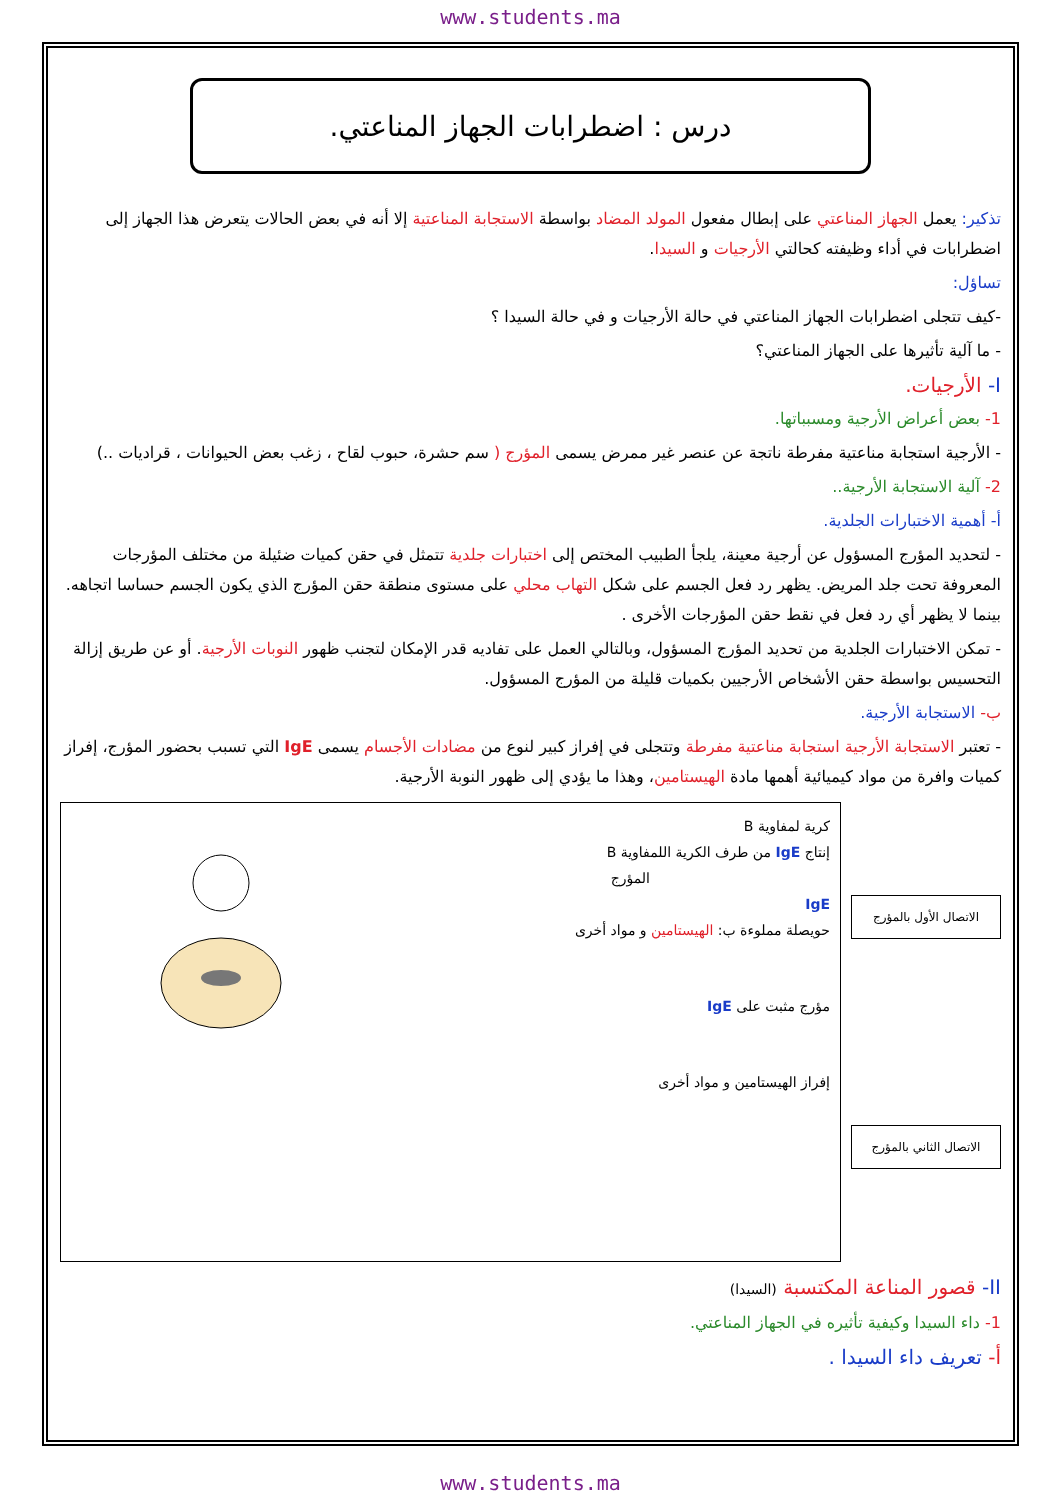www.students.ma
درس : اضطرابات الجهاز المناعتي.
تذكير: يعمل الجهاز المناعتي على إبطال مفعول المولد المضاد بواسطة الاستجابة المناعتية إلا أنه في بعض الحالات يتعرض هذا الجهاز إلى اضطرابات في أداء وظيفته كحالتي الأرجيات و السيدا.
تساؤل:
-كيف تتجلى اضطرابات الجهاز المناعتي في حالة الأرجيات و في حالة السيدا ؟
- ما آلية تأثيرها على الجهاز المناعتي؟
I- الأرجيات.
1- بعض أعراض الأرجية ومسبباتها.
- الأرجية استجابة مناعتية مفرطة ناتجة عن عنصر غير ممرض يسمى المؤرج ( سم حشرة، حبوب لقاح ، زغب بعض الحيوانات ، قراديات ..)
2- آلية الاستجابة الأرجية..
أ- أهمية الاختبارات الجلدية.
- لتحديد المؤرج المسؤول عن أرجية معينة، يلجأ الطبيب المختص إلى اختبارات جلدية تتمثل في حقن كميات ضئيلة من مختلف المؤرجات المعروفة تحت جلد المريض. يظهر رد فعل الجسم على شكل التهاب محلي على مستوى منطقة حقن المؤرج الذي يكون الجسم حساسا اتجاهه. بينما لا يظهر أي رد فعل في نقط حقن المؤرجات الأخرى .
- تمكن الاختبارات الجلدية من تحديد المؤرج المسؤول، وبالتالي العمل على تفاديه قدر الإمكان لتجنب ظهور النوبات الأرجية. أو عن طريق إزالة التحسيس بواسطة حقن الأشخاص الأرجيين بكميات قليلة من المؤرج المسؤول.
ب- الاستجابة الأرجية.
- تعتبر الاستجابة الأرجية استجابة مناعتية مفرطة وتتجلى في إفراز كبير لنوع من مضادات الأجسام يسمى IgE التي تسبب بحضور المؤرج، إفراز كميات وافرة من مواد كيميائية أهمها مادة الهيستامين، وهذا ما يؤدي إلى ظهور النوبة الأرجية.
الاتصال الأول بالمؤرج
الاتصال الثاني بالمؤرج
كرية لمفاوية B
إنتاج IgE من طرف الكرية اللمفاوية B
المؤرج
IgE
حويصلة مملوءة ب: الهيستامين و مواد أخرى
مؤرج مثبت على IgE
إفراز الهيستامين و مواد أخرى
II- قصور المناعة المكتسبة (السيدا)
1- داء السيدا وكيفية تأثيره في الجهاز المناعتي.
أ- تعريف داء السيدا .
www.students.ma